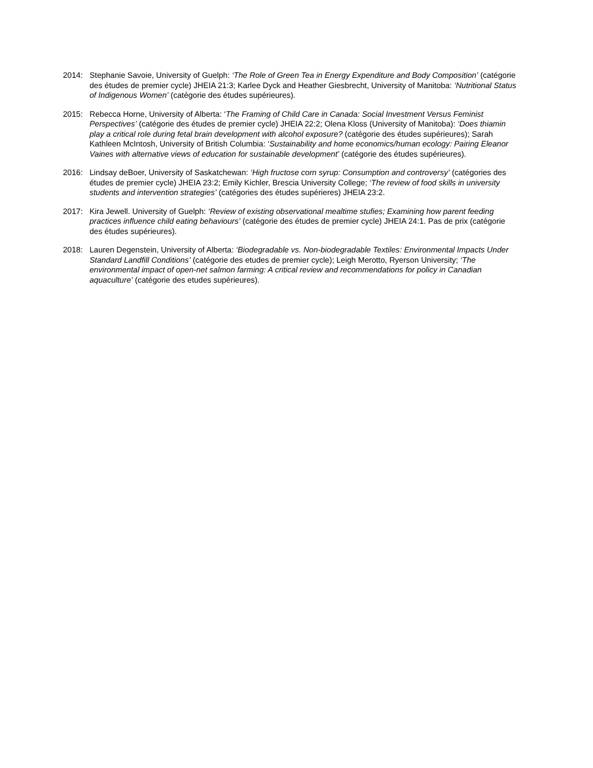2014: Stephanie Savoie, University of Guelph: ‘The Role of Green Tea in Energy Expenditure and Body Composition’ (catégorie des études de premier cycle) JHEIA 21:3; Karlee Dyck and Heather Giesbrecht, University of Manitoba: ‘Nutritional Status of Indigenous Women’ (catégorie des études supérieures).
2015: Rebecca Horne, University of Alberta: ‘The Framing of Child Care in Canada: Social Investment Versus Feminist Perspectives’ (catégorie des études de premier cycle) JHEIA 22:2; Olena Kloss (University of Manitoba): ‘Does thiamin play a critical role during fetal brain development with alcohol exposure? (catégorie des études supérieures); Sarah Kathleen McIntosh, University of British Columbia: ‘Sustainability and home economics/human ecology: Pairing Eleanor Vaines with alternative views of education for sustainable development’ (catégorie des études supérieures).
2016: Lindsay deBoer, University of Saskatchewan: ‘High fructose corn syrup: Consumption and controversy’ (catégories des études de premier cycle) JHEIA 23:2; Emily Kichler, Brescia University College; ‘The review of food skills in university students and intervention strategies’ (catégories des études supérieres) JHEIA 23:2.
2017: Kira Jewell. University of Guelph: ‘Review of existing observational mealtime stufies; Examining how parent feeding practices influence child eating behaviours’ (catégorie des études de premier cycle) JHEIA 24:1. Pas de prix (catégorie des études supérieures).
2018: Lauren Degenstein, University of Alberta: ‘Biodegradable vs. Non-biodegradable Textiles: Environmental Impacts Under Standard Landfill Conditions’ (catégorie des etudes de premier cycle); Leigh Merotto, Ryerson University; ‘The environmental impact of open-net salmon farming: A critical review and recommendations for policy in Canadian aquaculture’ (catégorie des etudes supérieures).